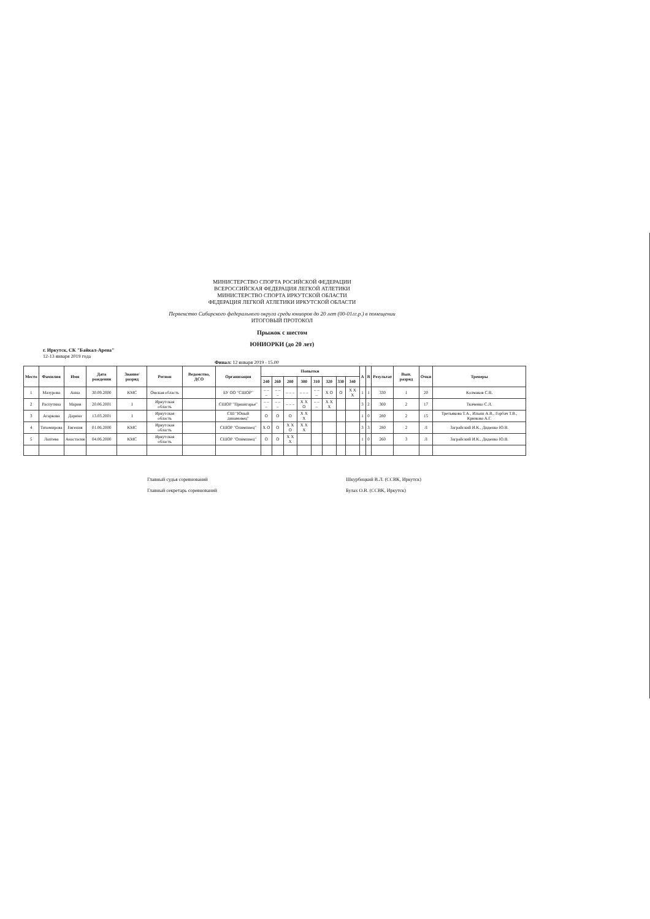МИНИСТЕРСТВО СПОРТА РОСИЙСКОЙ ФЕДЕРАЦИИ
ВСЕРОССИЙСКАЯ ФЕДЕРАЦИЯ ЛЕГКОЙ АТЛЕТИКИ
МИНИСТЕРСТВО СПОРТА ИРКУТСКОЙ ОБЛАСТИ
ФЕДЕРАЦИЯ ЛЕГКОЙ АТЛЕТИКИ ИРКУТСКОЙ ОБЛАСТИ
Первенство Сибирского федерального округа среди юниоров до 20 лет (00-01гг.р.) в помещении
ИТОГОВЫЙ ПРОТОКОЛ
Прыжок с шестом
ЮНИОРКИ (до 20 лет)
г. Иркутск, СК "Байкал-Арена"
12-13 января 2019 года
Финал: 12 января 2019 - 15.00
| Место | Фамилия | Имя | Дата рождения | Звание/ разряд | Регион | Ведомство, ДСО | Организация | Попытки | | | | | | | | А | В | Результат | Вып. разряд | Очки | Тренеры |
| --- | --- | --- | --- | --- | --- | --- | --- | --- | --- | --- | --- | --- | --- | --- | --- | --- | --- | --- | --- | --- | --- |
| | | | | | | | | 240 | 260 | 280 | 300 | 310 | 320 | 330 | 340 | | | | | | |
| 1 | Мазурова | Анна | 30.09.2000 | КМС | Омская область | | БУ ОО "СШОР" | – – – | – – – | – – – | – – – | – – – | X O | O | X X X | 1 | 1 | 330 | 1 | 20 | Колмаков С.В. |
| 2 | Распутина | Мария | 20.06.2001 | I | Иркутская область | | СШОР "Приангарье" | – – – | – – – | – – – | X X O | – – – | X X X | | | 3 | 2 | 300 | 2 | 17 | Ткаченко С.Л. |
| 3 | Агаркова | Дарина | 13.03.2001 | I | Иркутская область | | СШ "Юный динамовец" | O | O | O | X X X | | | | | 1 | 0 | 280 | 2 | 15 | Третьякова Т.А., Ильин А.В., Горбач Т.В., Крюкова А.Г. |
| 4 | Тихомирова | Евгения | 01.06.2000 | КМС | Иркутская область | | СШОР "Олимпиец" | X O | O | X X O | X X X | | | | | 3 | 3 | 280 | 2 | Л | Заграйский И.К., Диденко Ю.В. |
| 5 | Лаптева | Анастасия | 04.06.2000 | КМС | Иркутская область | | СШОР "Олимпиец" | O | O | X X X | | | | | | 1 | 0 | 260 | 3 | Л | Заграйский И.К., Диденко Ю.В. |
Главный судья соревнований
Главный секретарь соревнований
Шкурбицкий В.Л. (ССВК, Иркутск)
Булах О.В. (ССВК, Иркутск)